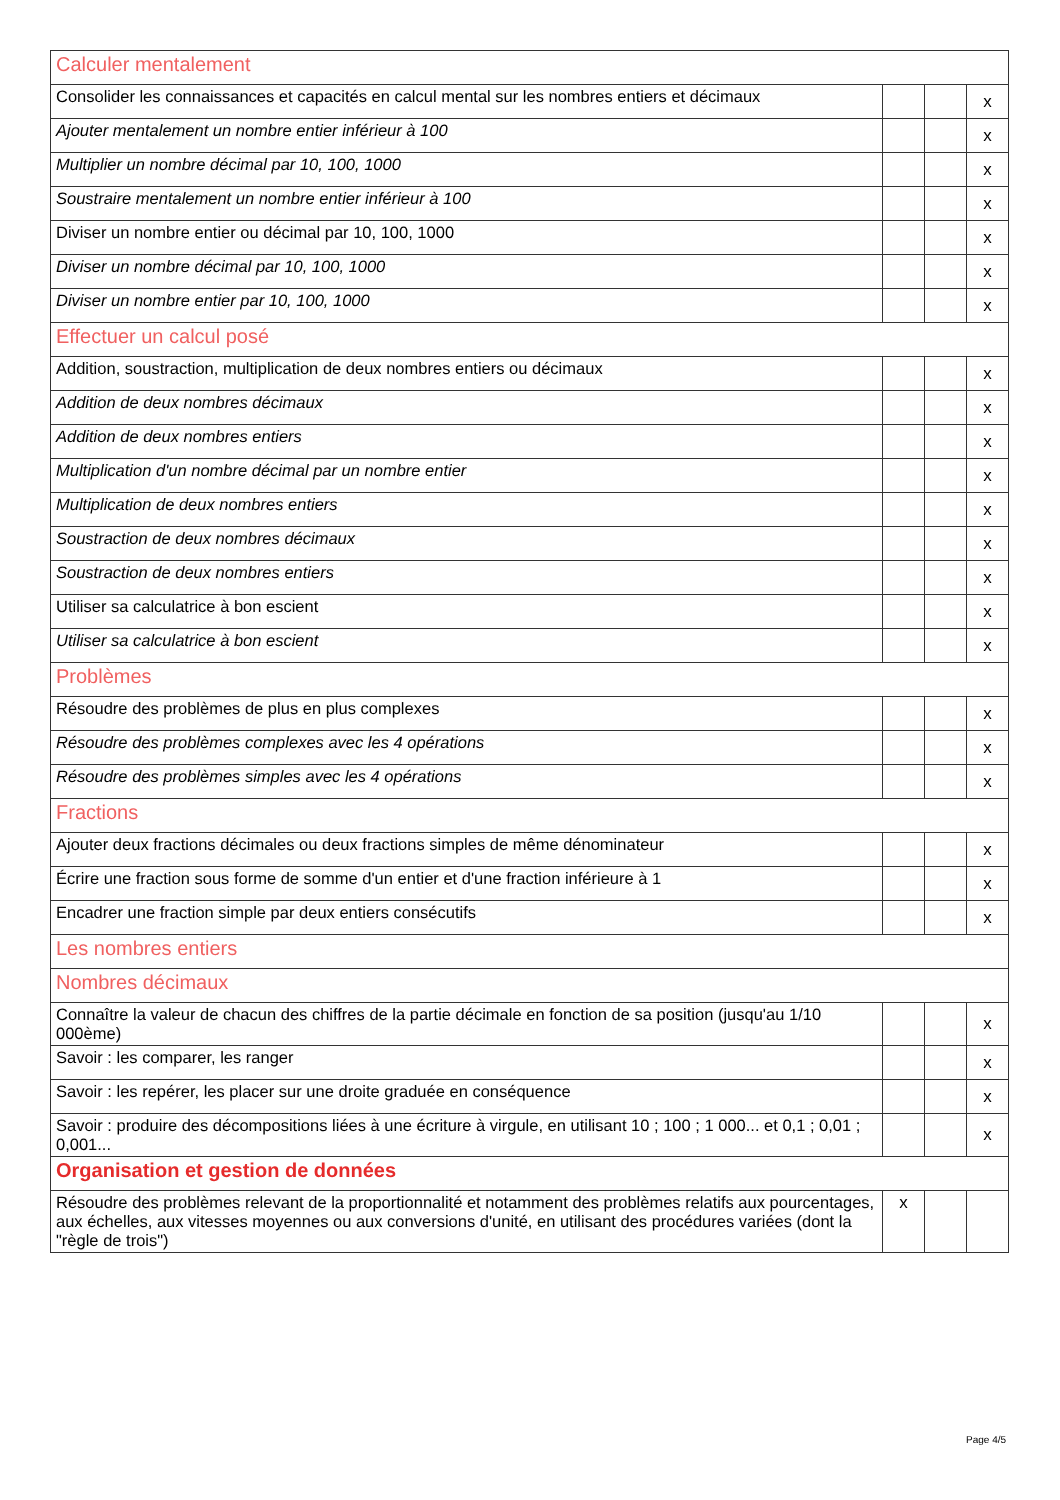| Calculer mentalement | | | |
| Consolider les connaissances et capacités en calcul mental sur les nombres entiers et décimaux | | | x |
| Ajouter mentalement un nombre entier inférieur à 100 | | | x |
| Multiplier un nombre décimal par 10, 100, 1000 | | | x |
| Soustraire mentalement un nombre entier inférieur à 100 | | | x |
| Diviser un nombre entier ou décimal par 10, 100, 1000 | | | x |
| Diviser un nombre décimal par 10, 100, 1000 | | | x |
| Diviser un nombre entier par 10, 100, 1000 | | | x |
| Effectuer un calcul posé | | | |
| Addition, soustraction, multiplication de deux nombres entiers ou décimaux | | | x |
| Addition de deux nombres décimaux | | | x |
| Addition de deux nombres entiers | | | x |
| Multiplication d'un nombre décimal par un nombre entier | | | x |
| Multiplication de deux nombres entiers | | | x |
| Soustraction de deux nombres décimaux | | | x |
| Soustraction de deux nombres entiers | | | x |
| Utiliser sa calculatrice à bon escient | | | x |
| Utiliser sa calculatrice à bon escient | | | x |
| Problèmes | | | |
| Résoudre des problèmes de plus en plus complexes | | | x |
| Résoudre des problèmes complexes avec les 4 opérations | | | x |
| Résoudre des problèmes simples avec les 4 opérations | | | x |
| Fractions | | | |
| Ajouter deux fractions décimales ou deux fractions simples de même dénominateur | | | x |
| Écrire une fraction sous forme de somme d'un entier et d'une fraction inférieure à 1 | | | x |
| Encadrer une fraction simple par deux entiers consécutifs | | | x |
| Les nombres entiers | | | |
| Nombres décimaux | | | |
| Connaître la valeur de chacun des chiffres de la partie décimale en fonction de sa position (jusqu'au 1/10 000ème) | | | x |
| Savoir : les comparer, les ranger | | | x |
| Savoir : les repérer, les placer sur une droite graduée en conséquence | | | x |
| Savoir : produire des décompositions liées à une écriture à virgule, en utilisant 10 ; 100 ; 1 000... et 0,1 ; 0,01 ; 0,001... | | | x |
| Organisation et gestion de données | | | |
| Résoudre des problèmes relevant de la proportionnalité et notamment des problèmes relatifs aux pourcentages, aux échelles, aux vitesses moyennes ou aux conversions d'unité, en utilisant des procédures variées (dont la "règle de trois") | x | | |
Page 4/5